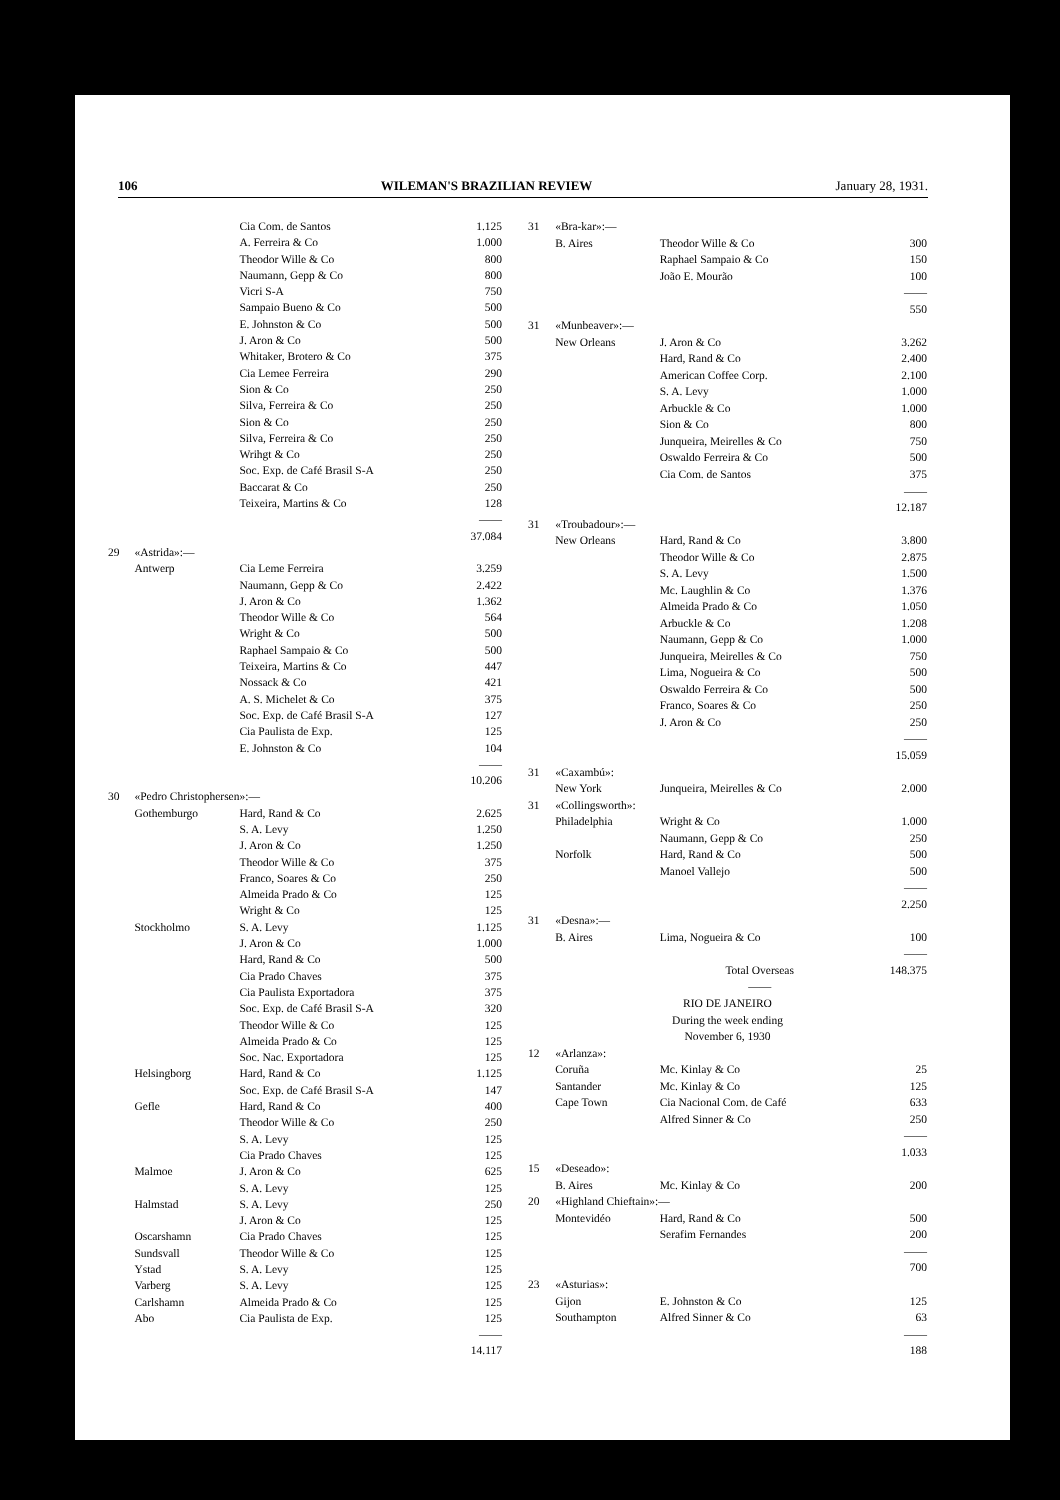106 WILEMAN'S BRAZILIAN REVIEW January 28, 1931.
| | | Cia Com. de Santos | 1.125 |
| | | A. Ferreira & Co | 1.000 |
| | | Theodor Wille & Co | 800 |
| | | Naumann, Gepp & Co | 800 |
| | | Vicri S-A | 750 |
| | | Sampaio Bueno & Co | 500 |
| | | E. Johnston & Co | 500 |
| | | J. Aron & Co | 500 |
| | | Whitaker, Brotero & Co | 375 |
| | | Cia Lemee Ferreira | 290 |
| | | Sion & Co | 250 |
| | | Silva, Ferreira & Co | 250 |
| | | Sion & Co | 250 |
| | | Silva, Ferreira & Co | 250 |
| | | Wrihgt & Co | 250 |
| | | Soc. Exp. de Café Brasil S-A | 250 |
| | | Baccarat & Co | 250 |
| | | Teixeira, Martins & Co | 128 |
| | | | —— |
| | | | 37.084 |
| 29 | «Astrida»:— | | |
| | Antwerp | Cia Leme Ferreira | 3.259 |
| | | Naumann, Gepp & Co | 2.422 |
| | | J. Aron & Co | 1.362 |
| | | Theodor Wille & Co | 564 |
| | | Wright & Co | 500 |
| | | Raphael Sampaio & Co | 500 |
| | | Teixeira, Martins & Co | 447 |
| | | Nossack & Co | 421 |
| | | A. S. Michelet & Co | 375 |
| | | Soc. Exp. de Café Brasil S-A | 127 |
| | | Cia Paulista de Exp. | 125 |
| | | E. Johnston & Co | 104 |
| | | | —— |
| | | | 10.206 |
| 30 | «Pedro Christophersen»:— | | |
| | Gothemburgo | Hard, Rand & Co | 2.625 |
| | | S. A. Levy | 1.250 |
| | | J. Aron & Co | 1.250 |
| | | Theodor Wille & Co | 375 |
| | | Franco, Soares & Co | 250 |
| | | Almeida Prado & Co | 125 |
| | | Wright & Co | 125 |
| | Stockholmo | S. A. Levy | 1.125 |
| | | J. Aron & Co | 1.000 |
| | | Hard, Rand & Co | 500 |
| | | Cia Prado Chaves | 375 |
| | | Cia Paulista Exportadora | 375 |
| | | Soc. Exp. de Café Brasil S-A | 320 |
| | | Theodor Wille & Co | 125 |
| | | Almeida Prado & Co | 125 |
| | | Soc. Nac. Exportadora | 125 |
| | Helsingborg | Hard, Rand & Co | 1.125 |
| | | Soc. Exp. de Café Brasil S-A | 147 |
| | Gefle | Hard, Rand & Co | 400 |
| | | Theodor Wille & Co | 250 |
| | | S. A. Levy | 125 |
| | | Cia Prado Chaves | 125 |
| | Malmoe | J. Aron & Co | 625 |
| | | S. A. Levy | 125 |
| | Halmstad | S. A. Levy | 250 |
| | | J. Aron & Co | 125 |
| | Oscarshamn | Cia Prado Chaves | 125 |
| | Sundsvall | Theodor Wille & Co | 125 |
| | Ystad | S. A. Levy | 125 |
| | Varberg | S. A. Levy | 125 |
| | Carlshamn | Almeida Prado & Co | 125 |
| | Abo | Cia Paulista de Exp. | 125 |
| | | | —— |
| | | | 14.117 |
| 31 | «Bra-kar»:— | | |
| | B. Aires | Theodor Wille & Co | 300 |
| | | Raphael Sampaio & Co | 150 |
| | | João E. Mourão | 100 |
| | | | —— |
| | | | 550 |
| 31 | «Munbeaver»:— | | |
| | New Orleans | J. Aron & Co | 3.262 |
| | | Hard, Rand & Co | 2.400 |
| | | American Coffee Corp. | 2.100 |
| | | S. A. Levy | 1.000 |
| | | Arbuckle & Co | 1.000 |
| | | Sion & Co | 800 |
| | | Junqueira, Meirelles & Co | 750 |
| | | Oswaldo Ferreira & Co | 500 |
| | | Cia Com. de Santos | 375 |
| | | | —— |
| | | | 12.187 |
| 31 | «Troubadour»:— | | |
| | New Orleans | Hard, Rand & Co | 3.800 |
| | | Theodor Wille & Co | 2.875 |
| | | S. A. Levy | 1.500 |
| | | Mc. Laughlin & Co | 1.376 |
| | | Almeida Prado & Co | 1.050 |
| | | Arbuckle & Co | 1.208 |
| | | Naumann, Gepp & Co | 1.000 |
| | | Junqueira, Meirelles & Co | 750 |
| | | Lima, Nogueira & Co | 500 |
| | | Oswaldo Ferreira & Co | 500 |
| | | Franco, Soares & Co | 250 |
| | | J. Aron & Co | 250 |
| | | | —— |
| | | | 15.059 |
| 31 | «Caxambú»: | | |
| | New York | Junqueira, Meirelles & Co | 2.000 |
| 31 | «Collingsworth»: | | |
| | Philadelphia | Wright & Co | 1.000 |
| | | Naumann, Gepp & Co | 250 |
| | Norfolk | Hard, Rand & Co | 500 |
| | | Manoel Vallejo | 500 |
| | | | —— |
| | | | 2.250 |
| 31 | «Desna»:— | | |
| | B. Aires | Lima, Nogueira & Co | 100 |
| | | | —— |
| | | Total Overseas | 148.375 |
| | | —— | |
| RIO DE JANEIRO | | | |
| During the week ending | | | |
| November 6, 1930 | | | |
| 12 | «Arlanza»: | | |
| | Coruña | Mc. Kinlay & Co | 25 |
| | Santander | Mc. Kinlay & Co | 125 |
| | Cape Town | Cia Nacional Com. de Café | 633 |
| | | Alfred Sinner & Co | 250 |
| | | | —— |
| | | | 1.033 |
| 15 | «Deseado»: | | |
| | B. Aires | Mc. Kinlay & Co | 200 |
| 20 | «Highland Chieftain»:— | | |
| | Montevidéo | Hard, Rand & Co | 500 |
| | | Serafim Fernandes | 200 |
| | | | —— |
| | | | 700 |
| 23 | «Asturias»: | | |
| | Gijon | E. Johnston & Co | 125 |
| | Southampton | Alfred Sinner & Co | 63 |
| | | | —— |
| | | | 188 |